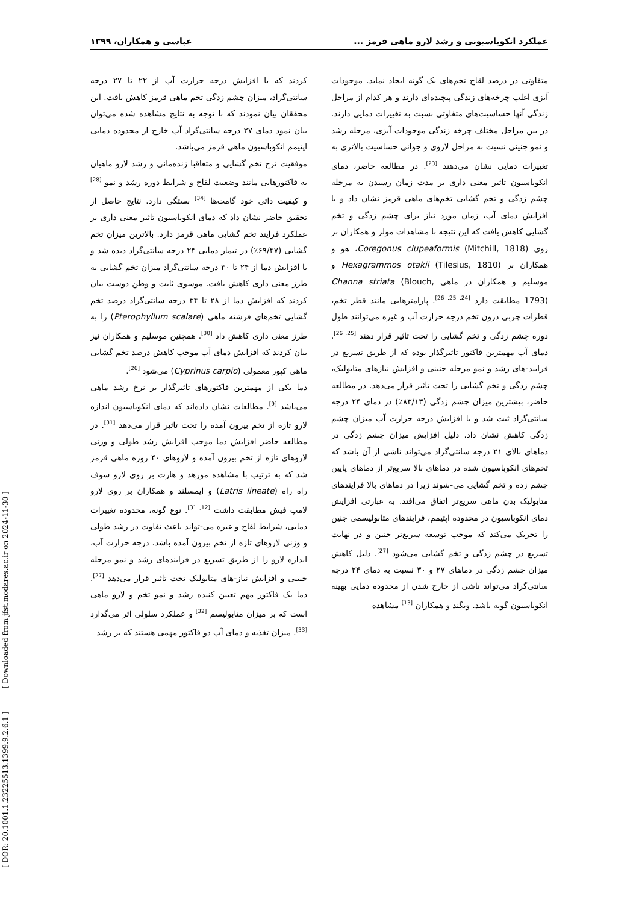عملکرد انکوباسیونی و رشد لارو ماهی قرمز ... عباسی و همکاران، ۱۳۹۹
متفاوتی در درصد لقاح تخم‌های یک گونه ایجاد نماید. موجودات آبزی اغلب چرخه‌های زندگی پیچیده‌ای دارند و هر کدام از مراحل زندگی آنها حساسیت‌های متفاوتی نسبت به تغییرات دمایی دارند. در بین مراحل مختلف چرخه زندگی موجودات آبزی، مرحله رشد و نمو جنینی نسبت به مراحل لاروی و جوانی حساسیت بالاتری به تغییرات دمایی نشان می‌دهند <sup>[23]</sup>. در مطالعه حاضر، دمای انکوباسیون تاثیر معنی داری بر مدت زمان رسیدن به مرحله چشم زدگی و تخم گشایی تخم‌های ماهی قرمز نشان داد و با افزایش دمای آب، زمان مورد نیاز برای چشم زدگی و تخم گشایی کاهش یافت که این نتیجه با مشاهدات مولر و همکاران بر روی Coregonus clupeaformis (Mitchill, 1818)، هو و همکاران بر (Tilesius, 1810) Hexagrammos otakii و موسلیم و همکاران در ماهی Channa striata (Blouch, 1793) مطابقت دارد <sup>[24, 25, 26]</sup>. پارامترهایی مانند قطر تخم، قطرات چربی درون تخم درجه حرارت آب و غیره می‌توانند طول دوره چشم زدگی و تخم گشایی را تحت تاثیر قرار دهند <sup>[25, 26]</sup>. دمای آب مهمترین فاکتور تاثیرگذار بوده که از طریق تسریع در فرایند-های رشد و نمو مرحله جنینی و افزایش نیازهای متابولیک، چشم زدگی و تخم گشایی را تحت تاثیر قرار می‌دهد. در مطالعه حاضر، بیشترین میزان چشم زدگی (۸۳/۱۳٪) در دمای ۲۴ درجه سانتی‌گراد ثبت شد و با افزایش درجه حرارت آب میزان چشم زدگی کاهش نشان داد. دلیل افزایش میزان چشم زدگی در دماهای بالای ۲۱ درجه سانتی‌گراد می‌تواند ناشی از آن باشد که تخم‌های انکوباسیون شده در دماهای بالا سریع‌تر از دماهای پایین چشم زده و تخم گشایی می-شوند زیرا در دماهای بالا فرایندهای متابولیک بدن ماهی سریع‌تر اتفاق می‌افتد. به عبارتی افزایش دمای انکوباسیون در محدوده اپتیمم، فرایندهای متابولیسمی جنین را تحریک می‌کند که موجب توسعه سریع‌تر جنین و در نهایت تسریع در چشم زدگی و تخم گشایی می‌شود <sup>[27]</sup>. دلیل کاهش میزان چشم زدگی در دماهای ۲۷ و ۳۰ نسبت به دمای ۲۴ درجه سانتی‌گراد می‌تواند ناشی از خارج شدن از محدوده دمایی بهینه انکوباسیون گونه باشد. ویگند و همکاران <sup>[13]</sup> مشاهده
کردند که با افزایش درجه حرارت آب از ۲۲ تا ۲۷ درجه سانتی‌گراد، میزان چشم زدگی تخم ماهی قرمز کاهش یافت. این محققان بیان نمودند که با توجه به نتایج مشاهده شده می‌توان بیان نمود دمای ۲۷ درجه سانتی‌گراد آب خارج از محدوده دمایی اپتیمم انکوباسیون ماهی قرمز می‌باشد.
موفقیت نرخ تخم گشایی و متعاقبا زنده‌مانی و رشد لارو ماهیان به فاکتورهایی مانند وضعیت لقاح و شرایط دوره رشد و نمو <sup>[28]</sup> و کیفیت ذاتی خود گامت‌ها <sup>[34]</sup> بستگی دارد. نتایج حاصل از تحقیق حاضر نشان داد که دمای انکوباسیون تاثیر معنی داری بر عملکرد فرایند تخم گشایی ماهی قرمز دارد. بالاترین میزان تخم گشایی (۶۹/۴۷٪) در تیمار دمایی ۲۴ درجه سانتی‌گراد دیده شد و با افزایش دما از ۲۴ تا ۳۰ درجه سانتی‌گراد میزان تخم گشایی به طرز معنی داری کاهش یافت. موسوی ثابت و وطن دوست بیان کردند که افزایش دما از ۲۸ تا ۳۴ درجه سانتی‌گراد درصد تخم گشایی تخم‌های فرشته ماهی (Pterophyllum scalare) را به طرز معنی داری کاهش داد <sup>[30]</sup>. همچنین موسلیم و همکاران نیز بیان کردند که افزایش دمای آب موجب کاهش درصد تخم گشایی ماهی کپور معمولی (Cyprinus carpio) می‌شود <sup>[26]</sup>.
دما یکی از مهمترین فاکتورهای تاثیرگذار بر نرخ رشد ماهی می‌باشد <sup>[9]</sup>. مطالعات نشان داده‌اند که دمای انکوباسیون اندازه لارو تازه از تخم بیرون آمده را تحت تاثیر قرار می‌دهد <sup>[31]</sup>. در مطالعه حاضر افزایش دما موجب افزایش رشد طولی و وزنی لاروهای تازه از تخم بیرون آمده و لاروهای ۴۰ روزه ماهی قرمز شد که به ترتیب با مشاهده مورهد و هارت بر روی لارو سوف راه راه (Latris lineate) و ایمسلند و همکاران بر روی لارو لامپ فیش مطابقت داشت <sup>[12, 31]</sup>. نوع گونه، محدوده تغییرات دمایی، شرایط لقاح و غیره می-تواند باعث تفاوت در رشد طولی و وزنی لاروهای تازه از تخم بیرون آمده باشد. درجه حرارت آب، اندازه لارو را از طریق تسریع در فرایندهای رشد و نمو مرحله جنینی و افزایش نیاز-های متابولیک تحت تاثیر قرار می‌دهد <sup>[27]</sup>. دما یک فاکتور مهم تعیین کننده رشد و نمو تخم و لارو ماهی است که بر میزان متابولیسم <sup>[32]</sup> و عملکرد سلولی اثر می‌گذارد <sup>[33]</sup>. میزان تغذیه و دمای آب دو فاکتور مهمی هستند که بر رشد
[ DOR: 20.1001.1.23225513.1399.9.2.6.1 ] [ Downloaded from jfst.modares.ac.ir on 2024-11-30 ]